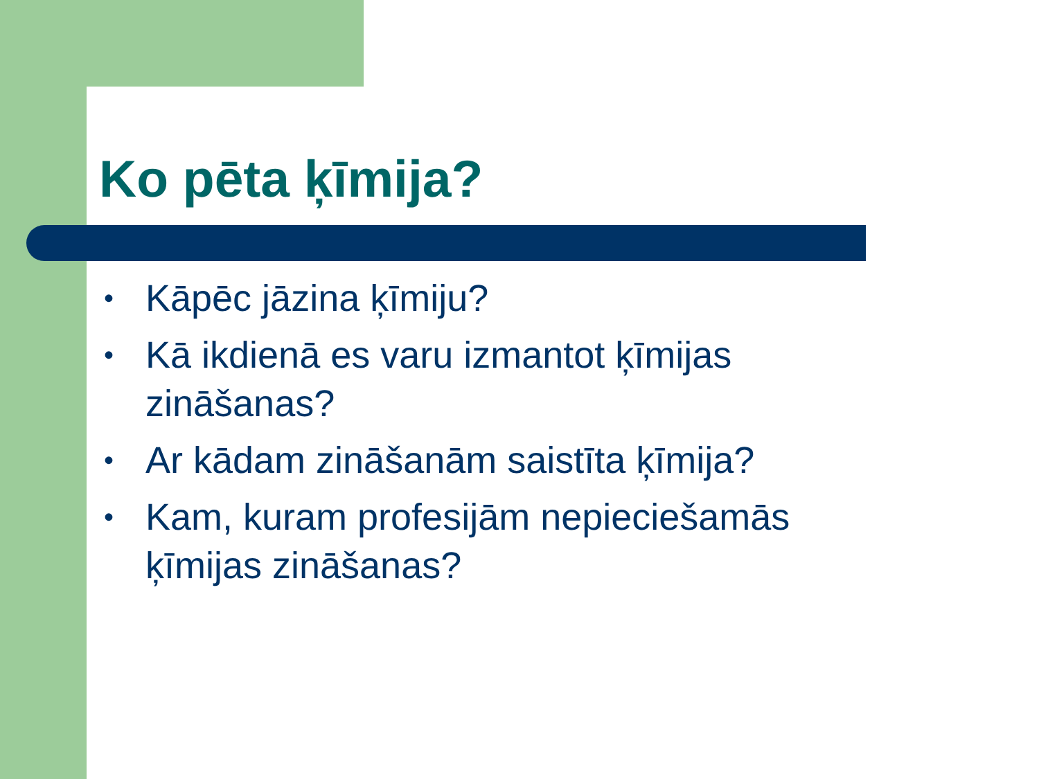Ko pēta ķīmija?
• Kāpēc jāzina ķīmiju?
• Kā ikdienā es varu izmantot ķīmijas zināšanas?
• Ar kādam zināšanām saistīta ķīmija?
• Kam, kuram profesijām nepieciešamās ķīmijas zināšanas?